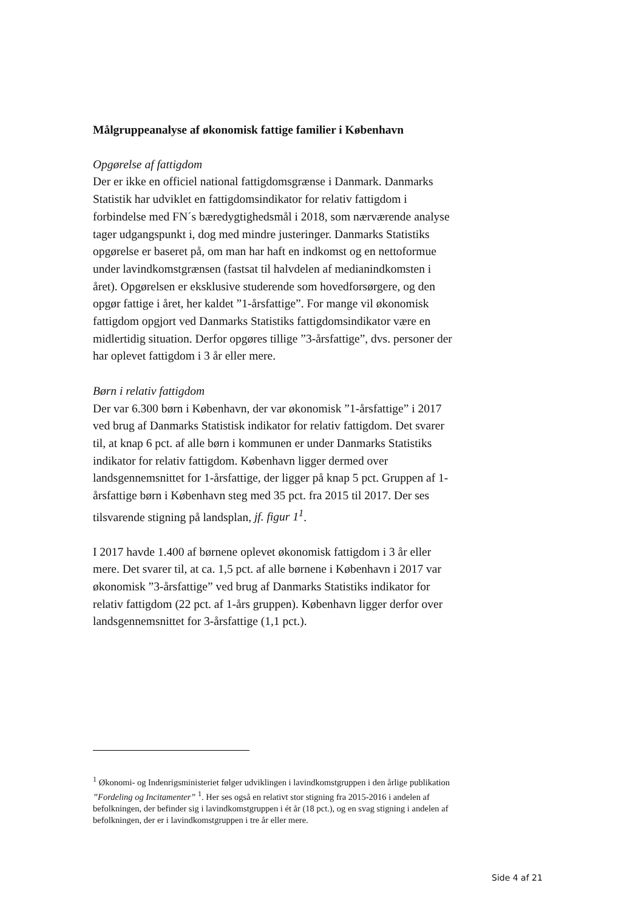Målgruppeanalyse af økonomisk fattige familier i København
Opgørelse af fattigdom
Der er ikke en officiel national fattigdomsgrænse i Danmark. Danmarks Statistik har udviklet en fattigdomsindikator for relativ fattigdom i forbindelse med FN´s bæredygtighedsmål i 2018, som nærværende analyse tager udgangspunkt i, dog med mindre justeringer. Danmarks Statistiks opgørelse er baseret på, om man har haft en indkomst og en nettoformue under lavindkomstgrænsen (fastsat til halvdelen af medianindkomsten i året). Opgørelsen er eksklusive studerende som hovedforsørgere, og den opgør fattige i året, her kaldet ”1-årsfattige”. For mange vil økonomisk fattigdom opgjort ved Danmarks Statistiks fattigdomsindikator være en midlertidig situation. Derfor opgøres tillige ”3-årsfattige”, dvs. personer der har oplevet fattigdom i 3 år eller mere.
Børn i relativ fattigdom
Der var 6.300 børn i København, der var økonomisk ”1-årsfattige” i 2017 ved brug af Danmarks Statistisk indikator for relativ fattigdom. Det svarer til, at knap 6 pct. af alle børn i kommunen er under Danmarks Statistiks indikator for relativ fattigdom. København ligger dermed over landsgennemsnittet for 1-årsfattige, der ligger på knap 5 pct. Gruppen af 1-årsfattige børn i København steg med 35 pct. fra 2015 til 2017. Der ses tilsvarende stigning på landsplan, jf. figur 1<sup>1</sup>.
I 2017 havde 1.400 af børnene oplevet økonomisk fattigdom i 3 år eller mere. Det svarer til, at ca. 1,5 pct. af alle børnene i København i 2017 var økonomisk ”3-årsfattige” ved brug af Danmarks Statistiks indikator for relativ fattigdom (22 pct. af 1-års gruppen). København ligger derfor over landsgennemsnittet for 3-årsfattige (1,1 pct.).
<sup>1</sup> Økonomi- og Indenrigsministeriet følger udviklingen i lavindkomstgruppen i den årlige publikation ”Fordeling og Incitamenter” <sup>1</sup>. Her ses også en relativt stor stigning fra 2015-2016 i andelen af befolkningen, der befinder sig i lavindkomstgruppen i ét år (18 pct.), og en svag stigning i andelen af befolkningen, der er i lavindkomstgruppen i tre år eller mere.
Side 4 af 21